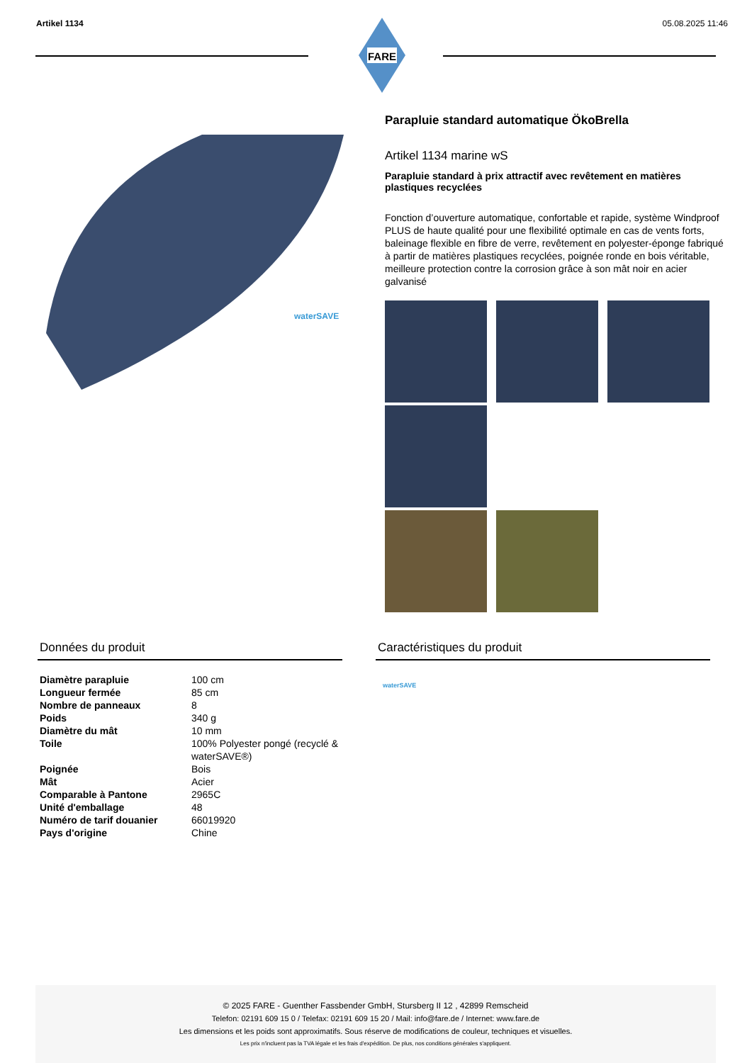Artikel 1134 05.08.2025 11:46
FARE
waterSAVE
Parapluie standard automatique ÖkoBrella
Artikel 1134 marine wS
Parapluie standard à prix attractif avec revêtement en matières plastiques recyclées
Fonction d’ouverture automatique, confortable et rapide, système Windproof PLUS de haute qualité pour une flexibilité optimale en cas de vents forts, baleinage flexible en fibre de verre, revêtement en polyester-éponge fabriqué à partir de matières plastiques recyclées, poignée ronde en bois véritable, meilleure protection contre la corrosion grâce à son mât noir en acier galvanisé
Données du produit
| Diamètre parapluie | 100 cm |
| Longueur fermée | 85 cm |
| Nombre de panneaux | 8 |
| Poids | 340 g |
| Diamètre du mât | 10 mm |
| Toile | 100% Polyester pongé (recyclé & waterSAVE®) |
| Poignée | Bois |
| Mât | Acier |
| Comparable à Pantone | 2965C |
| Unité d'emballage | 48 |
| Numéro de tarif douanier | 66019920 |
| Pays d'origine | Chine |
Caractéristiques du produit
waterSAVE
© 2025 FARE - Guenther Fassbender GmbH, Stursberg II 12 , 42899 Remscheid
Telefon: 02191 609 15 0 / Telefax: 02191 609 15 20 / Mail: info@fare.de / Internet: www.fare.de
Les dimensions et les poids sont approximatifs. Sous réserve de modifications de couleur, techniques et visuelles.
Les prix n'incluent pas la TVA légale et les frais d'expédition. De plus, nos conditions générales s'appliquent.